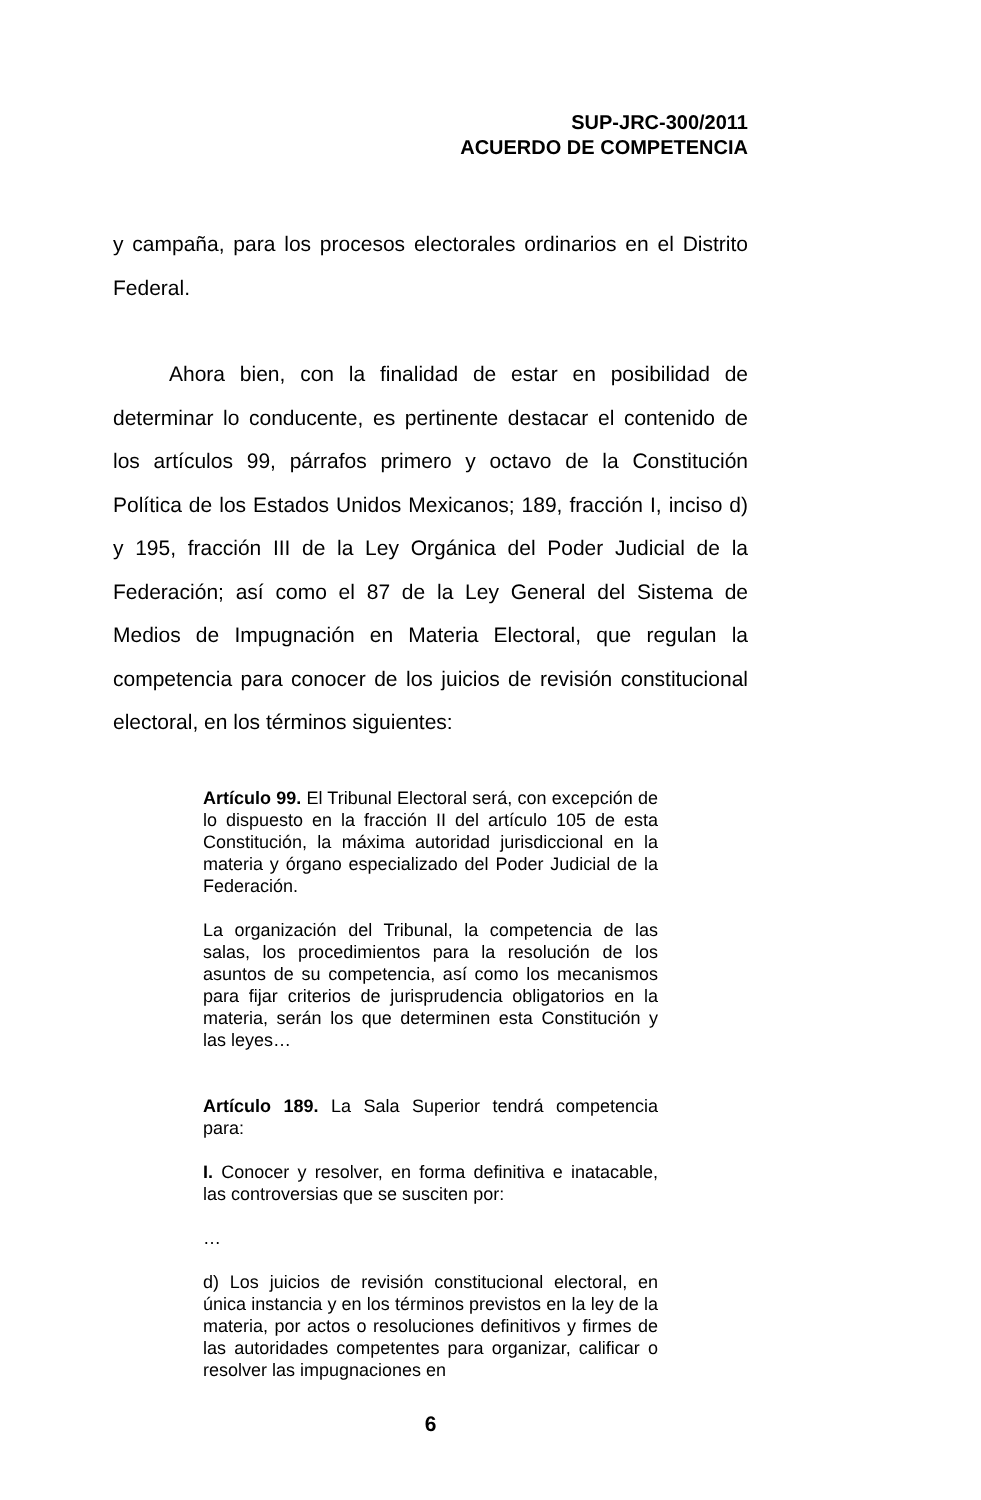SUP-JRC-300/2011
ACUERDO DE COMPETENCIA
y campaña, para los procesos electorales ordinarios en el Distrito Federal.
Ahora bien, con la finalidad de estar en posibilidad de determinar lo conducente, es pertinente destacar el contenido de los artículos 99, párrafos primero y octavo de la Constitución Política de los Estados Unidos Mexicanos; 189, fracción I, inciso d) y 195, fracción III de la Ley Orgánica del Poder Judicial de la Federación; así como el 87 de la Ley General del Sistema de Medios de Impugnación en Materia Electoral, que regulan la competencia para conocer de los juicios de revisión constitucional electoral, en los términos siguientes:
Artículo 99. El Tribunal Electoral será, con excepción de lo dispuesto en la fracción II del artículo 105 de esta Constitución, la máxima autoridad jurisdiccional en la materia y órgano especializado del Poder Judicial de la Federación.
La organización del Tribunal, la competencia de las salas, los procedimientos para la resolución de los asuntos de su competencia, así como los mecanismos para fijar criterios de jurisprudencia obligatorios en la materia, serán los que determinen esta Constitución y las leyes…
Artículo 189. La Sala Superior tendrá competencia para:
I. Conocer y resolver, en forma definitiva e inatacable, las controversias que se susciten por:
…
d) Los juicios de revisión constitucional electoral, en única instancia y en los términos previstos en la ley de la materia, por actos o resoluciones definitivos y firmes de las autoridades competentes para organizar, calificar o resolver las impugnaciones en
6